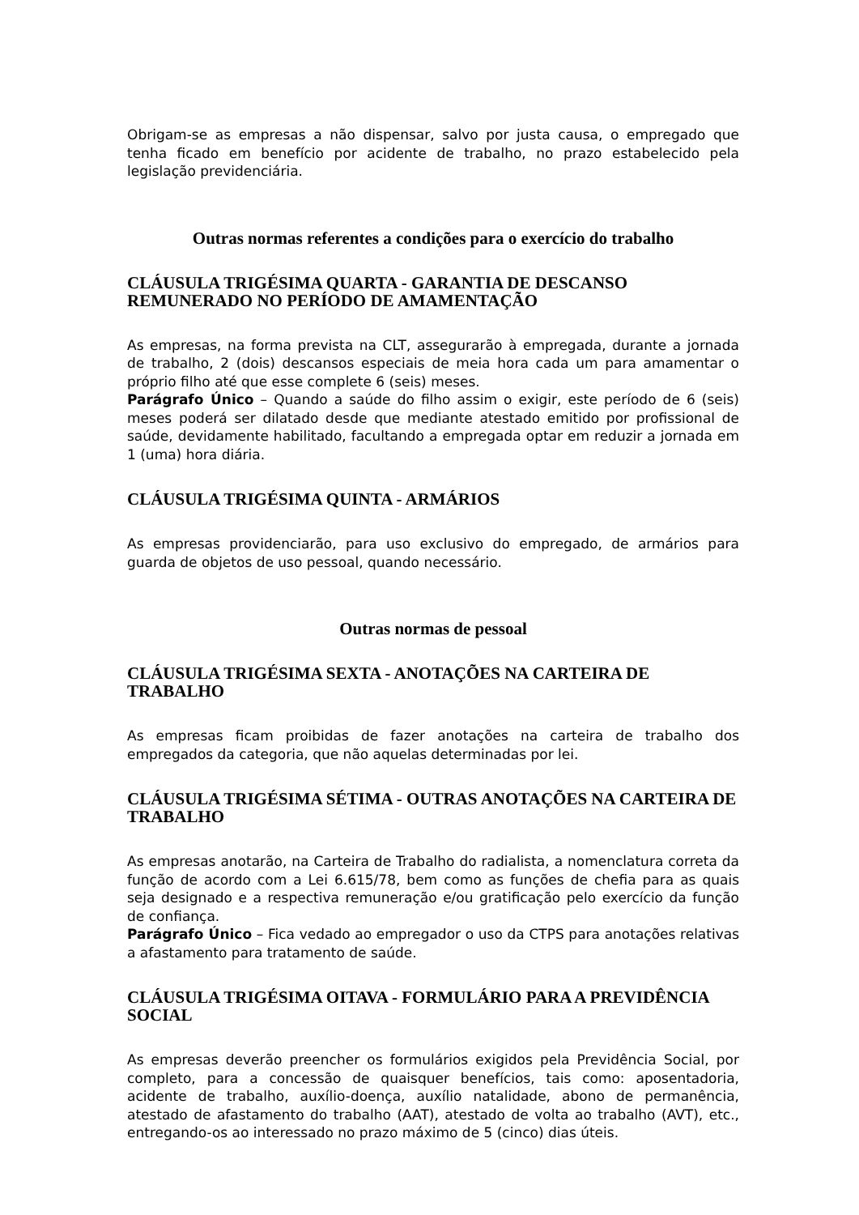Obrigam-se as empresas a não dispensar, salvo por justa causa, o empregado que tenha ficado em benefício por acidente de trabalho, no prazo estabelecido pela legislação previdenciária.
Outras normas referentes a condições para o exercício do trabalho
CLÁUSULA TRIGÉSIMA QUARTA - GARANTIA DE DESCANSO REMUNERADO NO PERÍODO DE AMAMENTAÇÃO
As empresas, na forma prevista na CLT, assegurarão à empregada, durante a jornada de trabalho, 2 (dois) descansos especiais de meia hora cada um para amamentar o próprio filho até que esse complete 6 (seis) meses.
Parágrafo Único – Quando a saúde do filho assim o exigir, este período de 6 (seis) meses poderá ser dilatado desde que mediante atestado emitido por profissional de saúde, devidamente habilitado, facultando a empregada optar em reduzir a jornada em 1 (uma) hora diária.
CLÁUSULA TRIGÉSIMA QUINTA - ARMÁRIOS
As empresas providenciarão, para uso exclusivo do empregado, de armários para guarda de objetos de uso pessoal, quando necessário.
Outras normas de pessoal
CLÁUSULA TRIGÉSIMA SEXTA - ANOTAÇÕES NA CARTEIRA DE TRABALHO
As empresas ficam proibidas de fazer anotações na carteira de trabalho dos empregados da categoria, que não aquelas determinadas por lei.
CLÁUSULA TRIGÉSIMA SÉTIMA - OUTRAS ANOTAÇÕES NA CARTEIRA DE TRABALHO
As empresas anotarão, na Carteira de Trabalho do radialista, a nomenclatura correta da função de acordo com a Lei 6.615/78, bem como as funções de chefia para as quais seja designado e a respectiva remuneração e/ou gratificação pelo exercício da função de confiança.
Parágrafo Único – Fica vedado ao empregador o uso da CTPS para anotações relativas a afastamento para tratamento de saúde.
CLÁUSULA TRIGÉSIMA OITAVA - FORMULÁRIO PARA A PREVIDÊNCIA SOCIAL
As empresas deverão preencher os formulários exigidos pela Previdência Social, por completo, para a concessão de quaisquer benefícios, tais como: aposentadoria, acidente de trabalho, auxílio-doença, auxílio natalidade, abono de permanência, atestado de afastamento do trabalho (AAT), atestado de volta ao trabalho (AVT), etc., entregando-os ao interessado no prazo máximo de 5 (cinco) dias úteis.